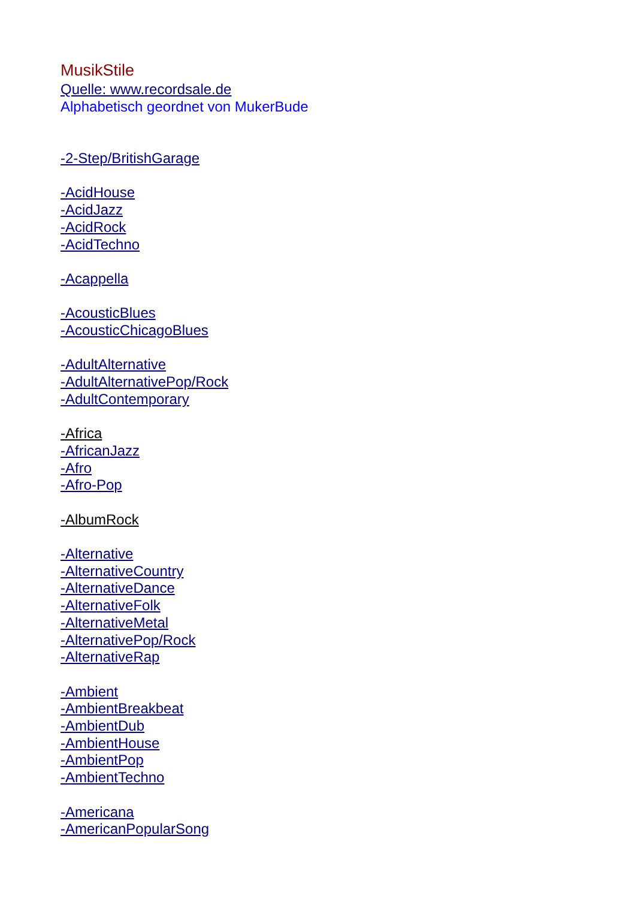MusikStile
Quelle: www.recordsale.de
Alphabetisch geordnet von MukerBude
-2-Step/BritishGarage
-AcidHouse
-AcidJazz
-AcidRock
-AcidTechno
-Acappella
-AcousticBlues
-AcousticChicagoBlues
-AdultAlternative
-AdultAlternativePop/Rock
-AdultContemporary
-Africa
-AfricanJazz
-Afro
-Afro-Pop
-AlbumRock
-Alternative
-AlternativeCountry
-AlternativeDance
-AlternativeFolk
-AlternativeMetal
-AlternativePop/Rock
-AlternativeRap
-Ambient
-AmbientBreakbeat
-AmbientDub
-AmbientHouse
-AmbientPop
-AmbientTechno
-Americana
-AmericanPopularSong